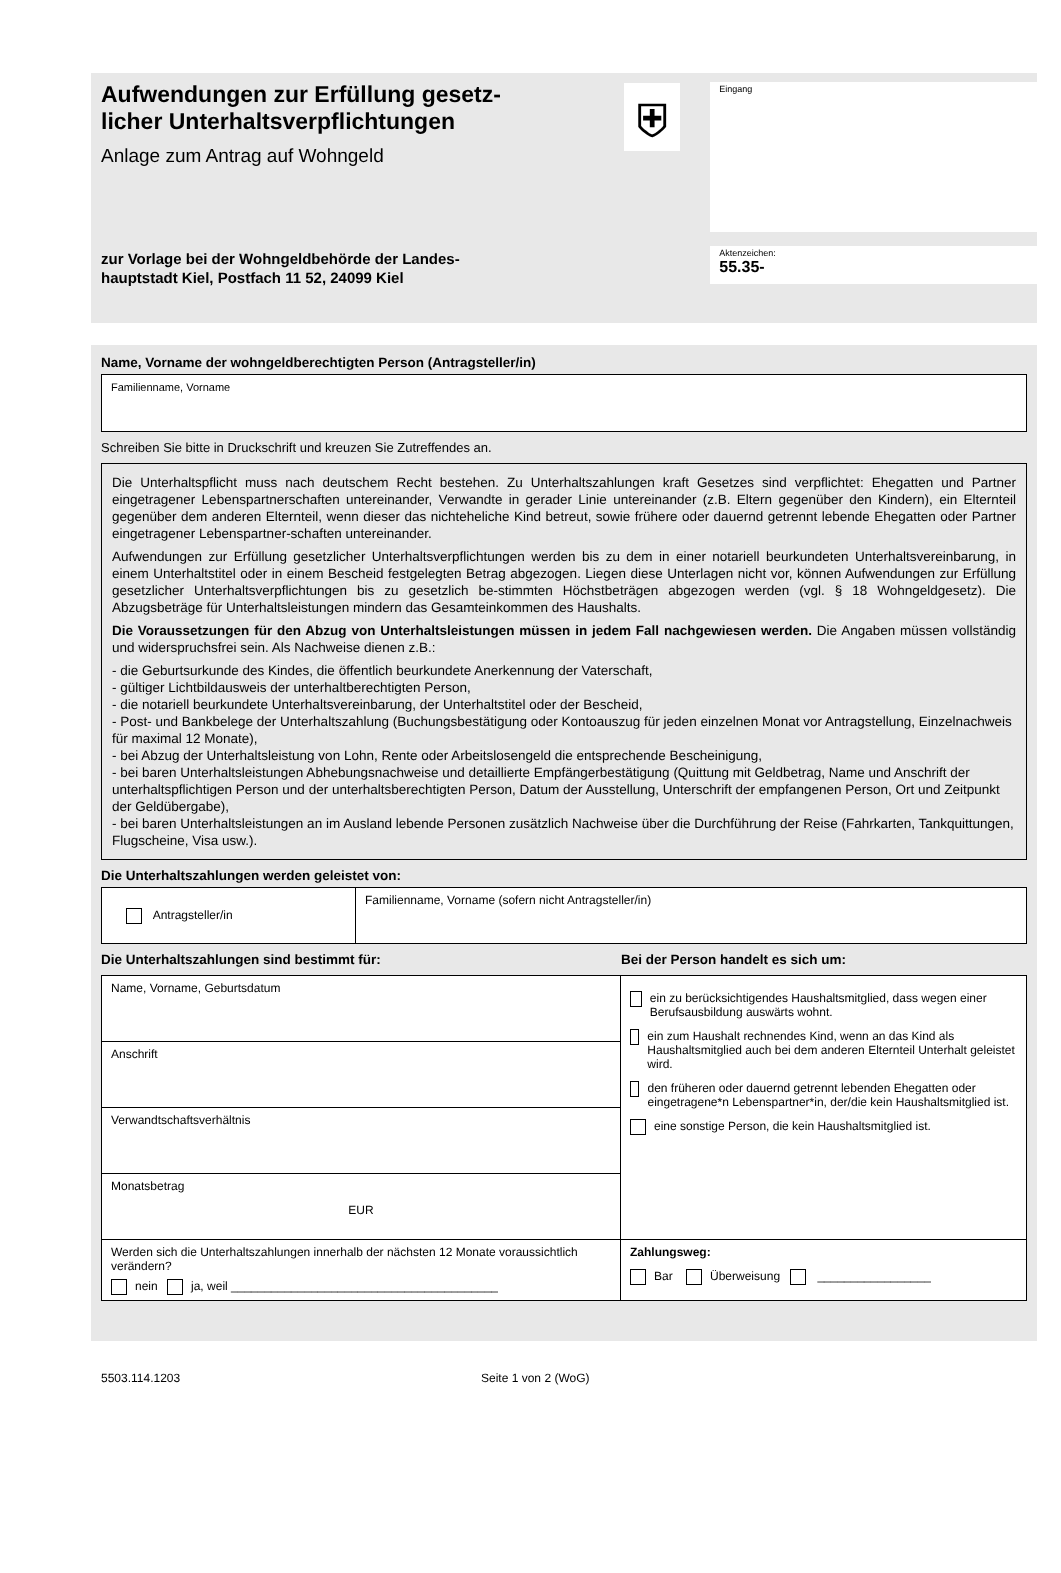Aufwendungen zur Erfüllung gesetz-
licher Unterhaltsverpflichtungen
Anlage zum Antrag auf Wohngeld
zur Vorlage bei der Wohngeldbehörde der Landes-
hauptstadt Kiel, Postfach 11 52, 24099 Kiel
⛨
Eingang
Aktenzeichen:
55.35-
Name, Vorname der wohngeldberechtigten Person (Antragsteller/in)
Familienname, Vorname
Schreiben Sie bitte in Druckschrift und kreuzen Sie Zutreffendes an.
Die Unterhaltspflicht muss nach deutschem Recht bestehen. Zu Unterhaltszahlungen kraft Gesetzes sind verpflichtet: Ehegatten und Partner eingetragener Lebenspartnerschaften untereinander, Verwandte in gerader Linie untereinander (z.B. Eltern gegenüber den Kindern), ein Elternteil gegenüber dem anderen Elternteil, wenn dieser das nichteheliche Kind betreut, sowie frühere oder dauernd getrennt lebende Ehegatten oder Partner eingetragener Lebenspartner-schaften untereinander.
Aufwendungen zur Erfüllung gesetzlicher Unterhaltsverpflichtungen werden bis zu dem in einer notariell beurkundeten Unterhaltsvereinbarung, in einem Unterhaltstitel oder in einem Bescheid festgelegten Betrag abgezogen. Liegen diese Unterlagen nicht vor, können Aufwendungen zur Erfüllung gesetzlicher Unterhaltsverpflichtungen bis zu gesetzlich be-stimmten Höchstbeträgen abgezogen werden (vgl. § 18 Wohngeldgesetz). Die Abzugsbeträge für Unterhaltsleistungen mindern das Gesamteinkommen des Haushalts.
Die Voraussetzungen für den Abzug von Unterhaltsleistungen müssen in jedem Fall nachgewiesen werden. Die Angaben müssen vollständig und widerspruchsfrei sein. Als Nachweise dienen z.B.:
- die Geburtsurkunde des Kindes, die öffentlich beurkundete Anerkennung der Vaterschaft,
- gültiger Lichtbildausweis der unterhaltberechtigten Person,
- die notariell beurkundete Unterhaltsvereinbarung, der Unterhaltstitel oder der Bescheid,
- Post- und Bankbelege der Unterhaltszahlung (Buchungsbestätigung oder Kontoauszug für jeden einzelnen Monat vor Antragstellung, Einzelnachweis für maximal 12 Monate),
- bei Abzug der Unterhaltsleistung von Lohn, Rente oder Arbeitslosengeld die entsprechende Bescheinigung,
- bei baren Unterhaltsleistungen Abhebungsnachweise und detaillierte Empfängerbestätigung (Quittung mit Geldbetrag, Name und Anschrift der unterhaltspflichtigen Person und der unterhaltsberechtigten Person, Datum der Ausstellung, Unterschrift der empfangenen Person, Ort und Zeitpunkt der Geldübergabe),
- bei baren Unterhaltsleistungen an im Ausland lebende Personen zusätzlich Nachweise über die Durchführung der Reise (Fahrkarten, Tankquittungen, Flugscheine, Visa usw.).
Die Unterhaltszahlungen werden geleistet von:
| Antragsteller/in | Familienname, Vorname (sofern nicht Antragsteller/in) |
Die Unterhaltszahlungen sind bestimmt für: Bei der Person handelt es sich um:
| Name, Vorname, Geburtsdatum | ein zu berücksichtigendes Haushaltsmitglied, dass wegen einer Berufsausbildung auswärts wohnt. ein zum Haushalt rechnendes Kind, wenn an das Kind als Haushaltsmitglied auch bei dem anderen Elternteil Unterhalt geleistet wird. den früheren oder dauernd getrennt lebenden Ehegatten oder eingetragene*n Lebenspartner*in, der/die kein Haushaltsmitglied ist. eine sonstige Person, die kein Haushaltsmitglied ist. |
| Anschrift | |
| Verwandtschaftsverhältnis | |
| Monatsbetrag EUR | |
| Werden sich die Unterhaltszahlungen innerhalb der nächsten 12 Monate voraussichtlich verändern? nein ja, weil ________________________________________ | Zahlungsweg: Bar Überweisung _________________ |
5503.114.1203 Seite 1 von 2 (WoG)